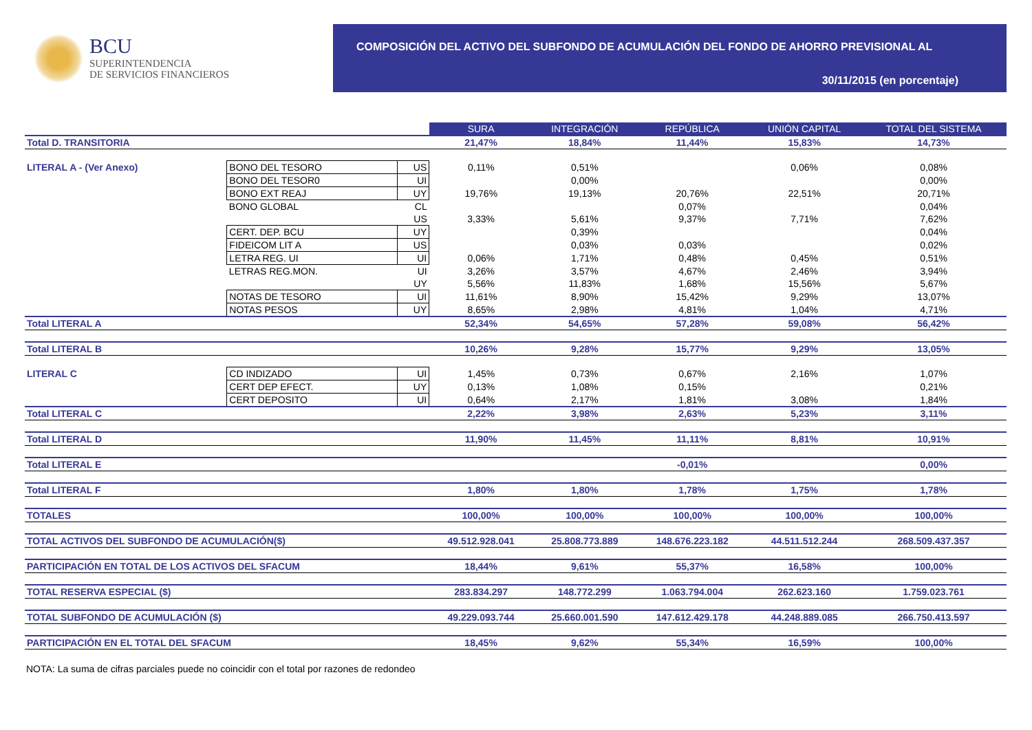BCU
SUPERINTENDENCIA
DE SERVICIOS FINANCIEROS
COMPOSICIÓN DEL ACTIVO DEL SUBFONDO DE ACUMULACIÓN DEL FONDO DE AHORRO PREVISIONAL AL
30/11/2015 (en porcentaje)
| | | | SURA | INTEGRACIÓN | REPÚBLICA | UNIÓN CAPITAL | TOTAL DEL SISTEMA |
| Total D. TRANSITORIA | | | 21,47% | 18,84% | 11,44% | 15,83% | 14,73% |
| LITERAL A - (Ver Anexo) | BONO DEL TESORO | US | 0,11% | 0,51% | | 0,06% | 0,08% |
| | BONO DEL TESOR0 | UI | | 0,00% | | | 0,00% |
| | BONO EXT REAJ | UY | 19,76% | 19,13% | 20,76% | 22,51% | 20,71% |
| | BONO GLOBAL | CL | | | 0,07% | | 0,04% |
| | | US | 3,33% | 5,61% | 9,37% | 7,71% | 7,62% |
| | CERT. DEP. BCU | UY | | 0,39% | | | 0,04% |
| | FIDEICOM LIT A | US | | 0,03% | 0,03% | | 0,02% |
| | LETRA REG. UI | UI | 0,06% | 1,71% | 0,48% | 0,45% | 0,51% |
| | LETRAS REG.MON. | UI | 3,26% | 3,57% | 4,67% | 2,46% | 3,94% |
| | | UY | 5,56% | 11,83% | 1,68% | 15,56% | 5,67% |
| | NOTAS DE TESORO | UI | 11,61% | 8,90% | 15,42% | 9,29% | 13,07% |
| | NOTAS PESOS | UY | 8,65% | 2,98% | 4,81% | 1,04% | 4,71% |
| Total LITERAL A | | | 52,34% | 54,65% | 57,28% | 59,08% | 56,42% |
| Total LITERAL B | | | 10,26% | 9,28% | 15,77% | 9,29% | 13,05% |
| LITERAL C | CD INDIZADO | UI | 1,45% | 0,73% | 0,67% | 2,16% | 1,07% |
| | CERT DEP EFECT. | UY | 0,13% | 1,08% | 0,15% | | 0,21% |
| | CERT DEPOSITO | UI | 0,64% | 2,17% | 1,81% | 3,08% | 1,84% |
| Total LITERAL C | | | 2,22% | 3,98% | 2,63% | 5,23% | 3,11% |
| Total LITERAL D | | | 11,90% | 11,45% | 11,11% | 8,81% | 10,91% |
| Total LITERAL E | | | | | -0,01% | | 0,00% |
| Total LITERAL F | | | 1,80% | 1,80% | 1,78% | 1,75% | 1,78% |
| TOTALES | | | 100,00% | 100,00% | 100,00% | 100,00% | 100,00% |
| TOTAL ACTIVOS DEL SUBFONDO DE ACUMULACIÓN($) | | | 49.512.928.041 | 25.808.773.889 | 148.676.223.182 | 44.511.512.244 | 268.509.437.357 |
| PARTICIPACIÓN EN TOTAL DE LOS ACTIVOS DEL SFACUM | | | 18,44% | 9,61% | 55,37% | 16,58% | 100,00% |
| TOTAL RESERVA ESPECIAL ($) | | | 283.834.297 | 148.772.299 | 1.063.794.004 | 262.623.160 | 1.759.023.761 |
| TOTAL SUBFONDO DE ACUMULACIÓN ($) | | | 49.229.093.744 | 25.660.001.590 | 147.612.429.178 | 44.248.889.085 | 266.750.413.597 |
| PARTICIPACIÓN EN EL TOTAL DEL SFACUM | | | 18,45% | 9,62% | 55,34% | 16,59% | 100,00% |
NOTA: La suma de cifras parciales puede no coincidir con el total por razones de redondeo